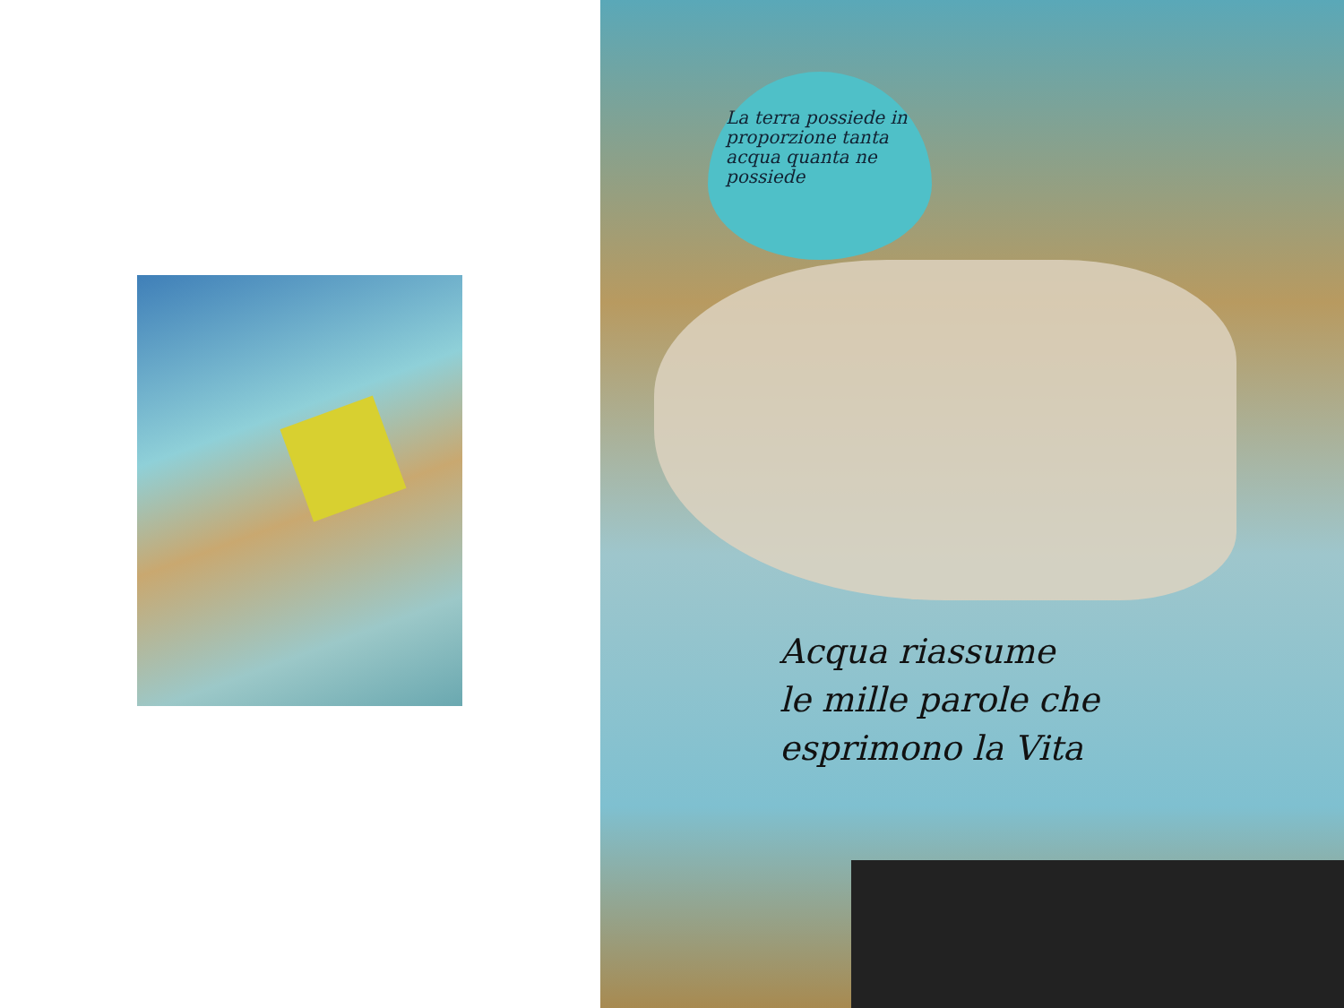La terra possiede in proporzione tanta acqua quanta ne possiede
Acqua riassume
le mille parole che
esprimono la Vita